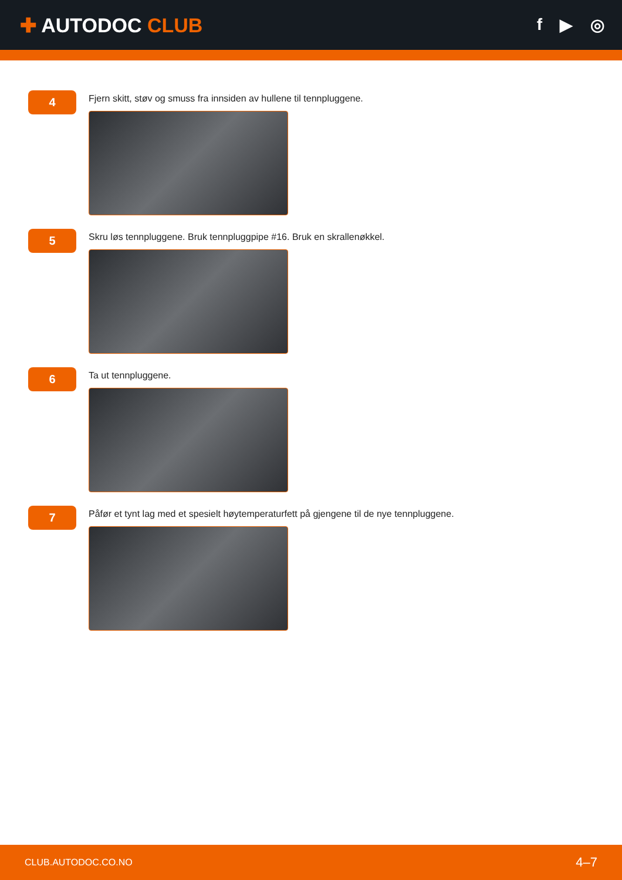✚ AUTODOC CLUB
f ▶ ◎
4
Fjern skitt, støv og smuss fra innsiden av hullene til tennpluggene.
5
Skru løs tennpluggene. Bruk tennpluggpipe #16. Bruk en skrallenøkkel.
6
Ta ut tennpluggene.
7
Påfør et tynt lag med et spesielt høytemperaturfett på gjengene til de nye tennpluggene.
CLUB.AUTODOC.CO.NO
4–7